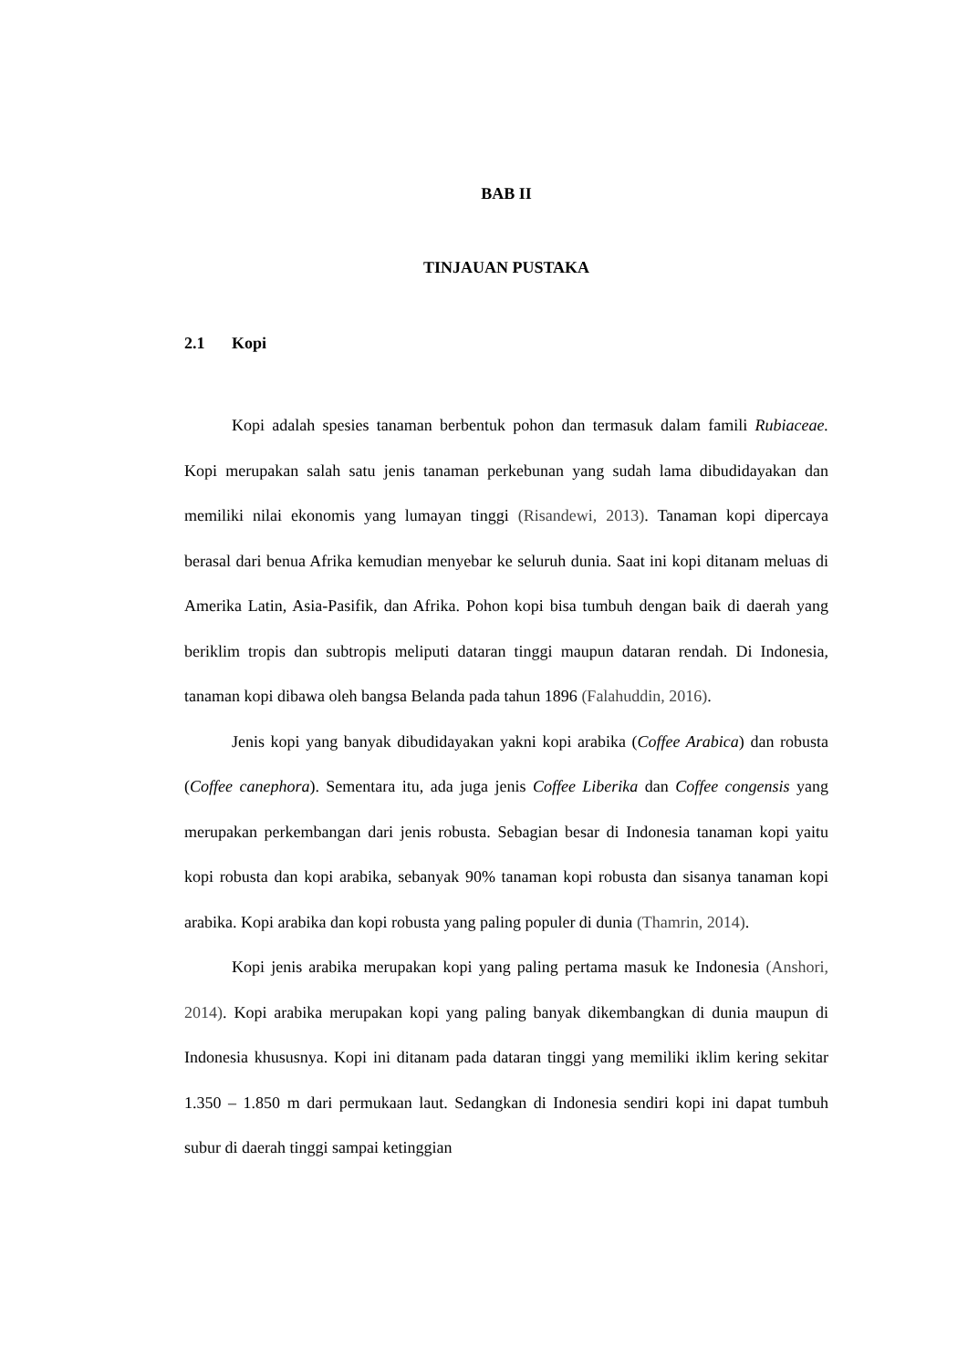BAB II
TINJAUAN PUSTAKA
2.1 Kopi
Kopi adalah spesies tanaman berbentuk pohon dan termasuk dalam famili Rubiaceae. Kopi merupakan salah satu jenis tanaman perkebunan yang sudah lama dibudidayakan dan memiliki nilai ekonomis yang lumayan tinggi (Risandewi, 2013). Tanaman kopi dipercaya berasal dari benua Afrika kemudian menyebar ke seluruh dunia. Saat ini kopi ditanam meluas di Amerika Latin, Asia-Pasifik, dan Afrika. Pohon kopi bisa tumbuh dengan baik di daerah yang beriklim tropis dan subtropis meliputi dataran tinggi maupun dataran rendah. Di Indonesia, tanaman kopi dibawa oleh bangsa Belanda pada tahun 1896 (Falahuddin, 2016).
Jenis kopi yang banyak dibudidayakan yakni kopi arabika (Coffee Arabica) dan robusta (Coffee canephora). Sementara itu, ada juga jenis Coffee Liberika dan Coffee congensis yang merupakan perkembangan dari jenis robusta. Sebagian besar di Indonesia tanaman kopi yaitu kopi robusta dan kopi arabika, sebanyak 90% tanaman kopi robusta dan sisanya tanaman kopi arabika. Kopi arabika dan kopi robusta yang paling populer di dunia (Thamrin, 2014).
Kopi jenis arabika merupakan kopi yang paling pertama masuk ke Indonesia (Anshori, 2014). Kopi arabika merupakan kopi yang paling banyak dikembangkan di dunia maupun di Indonesia khususnya. Kopi ini ditanam pada dataran tinggi yang memiliki iklim kering sekitar 1.350 – 1.850 m dari permukaan laut. Sedangkan di Indonesia sendiri kopi ini dapat tumbuh subur di daerah tinggi sampai ketinggian